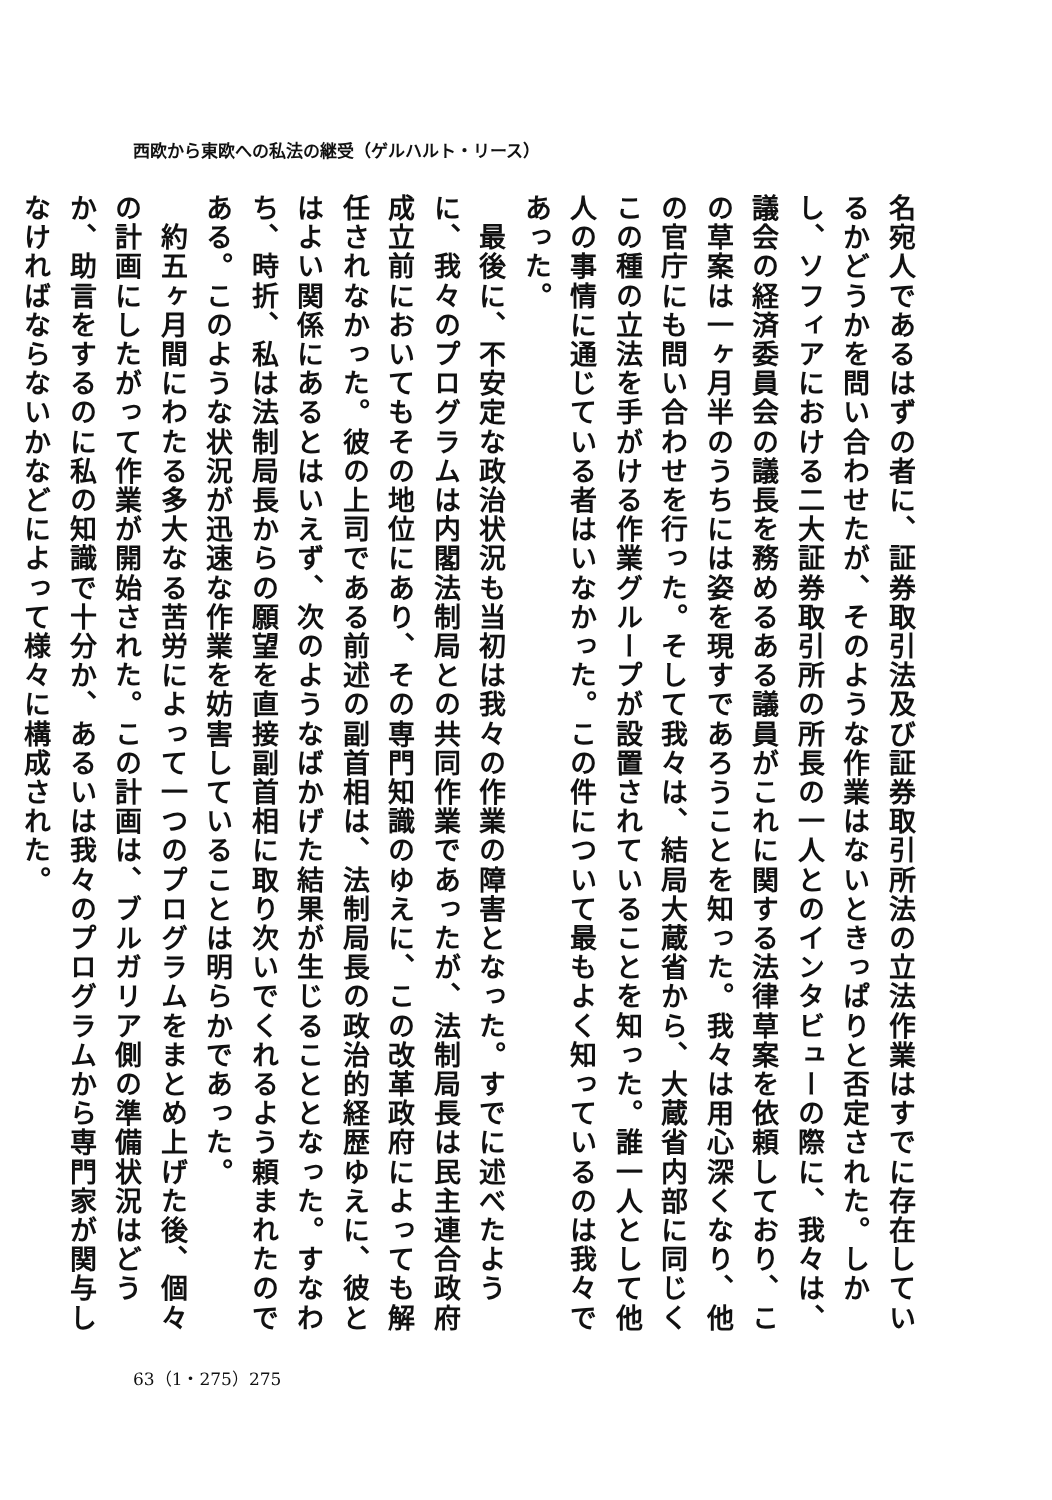西欧から東欧への私法の継受（ゲルハルト・リース）
名宛人であるはずの者に、証券取引法及び証券取引所法の立法作業はすでに存在しているかどうかを問い合わせたが、そのような作業はないときっぱりと否定された。しかし、ソフィアにおける二大証券取引所の所長の一人とのインタビューの際に、我々は、議会の経済委員会の議長を務めるある議員がこれに関する法律草案を依頼しており、この草案は一ヶ月半のうちには姿を現すであろうことを知った。我々は用心深くなり、他の官庁にも問い合わせを行った。そして我々は、結局大蔵省から、大蔵省内部に同じくこの種の立法を手がける作業グループが設置されていることを知った。誰一人として他人の事情に通じている者はいなかった。この件について最もよく知っているのは我々であった。
　最後に、不安定な政治状況も当初は我々の作業の障害となった。すでに述べたように、我々のプログラムは内閣法制局との共同作業であったが、法制局長は民主連合政府成立前においてもその地位にあり、その専門知識のゆえに、この改革政府によっても解任されなかった。彼の上司である前述の副首相は、法制局長の政治的経歴ゆえに、彼とはよい関係にあるとはいえず、次のようなばかげた結果が生じることとなった。すなわち、時折、私は法制局長からの願望を直接副首相に取り次いでくれるよう頼まれたのである。このような状況が迅速な作業を妨害していることは明らかであった。
　約五ヶ月間にわたる多大なる苦労によって一つのプログラムをまとめ上げた後、個々の計画にしたがって作業が開始された。この計画は、ブルガリア側の準備状況はどうか、助言をするのに私の知識で十分か、あるいは我々のプログラムから専門家が関与しなければならないかなどによって様々に構成された。
63（1・275）275